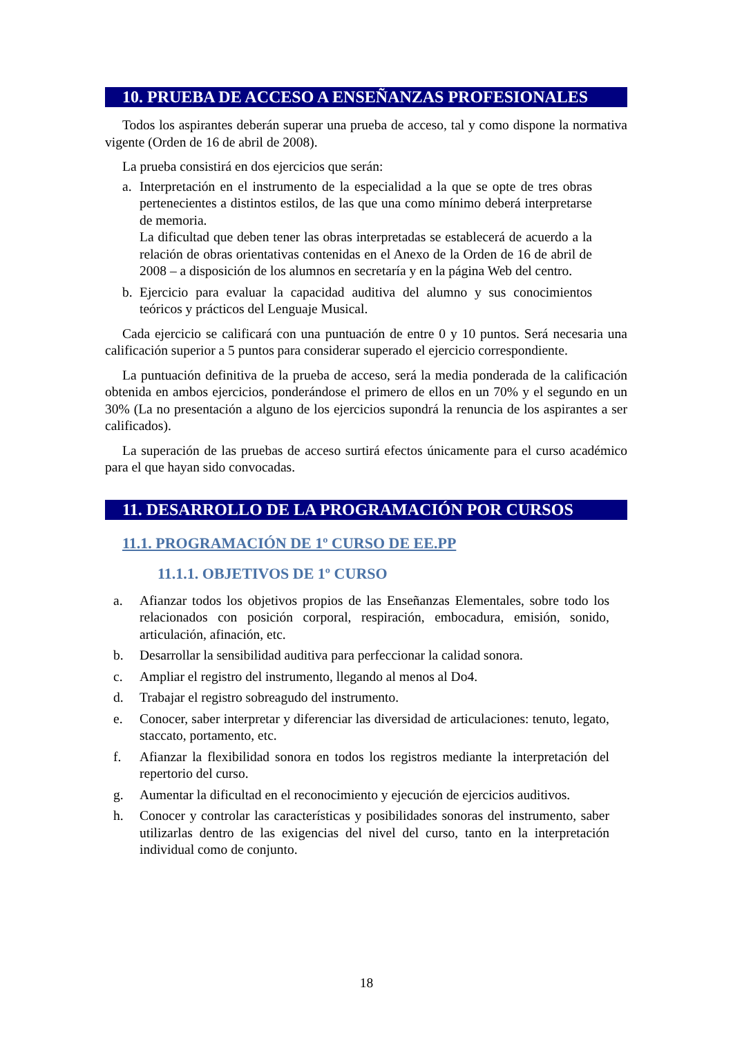10. PRUEBA DE ACCESO A ENSEÑANZAS PROFESIONALES
Todos los aspirantes deberán superar una prueba de acceso, tal y como dispone la normativa vigente (Orden de 16 de abril de 2008).
La prueba consistirá en dos ejercicios que serán:
a. Interpretación en el instrumento de la especialidad a la que se opte de tres obras pertenecientes a distintos estilos, de las que una como mínimo deberá interpretarse de memoria.
La dificultad que deben tener las obras interpretadas se establecerá de acuerdo a la relación de obras orientativas contenidas en el Anexo de la Orden de 16 de abril de 2008 – a disposición de los alumnos en secretaría y en la página Web del centro.
b. Ejercicio para evaluar la capacidad auditiva del alumno y sus conocimientos teóricos y prácticos del Lenguaje Musical.
Cada ejercicio se calificará con una puntuación de entre 0 y 10 puntos. Será necesaria una calificación superior a 5 puntos para considerar superado el ejercicio correspondiente.
La puntuación definitiva de la prueba de acceso, será la media ponderada de la calificación obtenida en ambos ejercicios, ponderándose el primero de ellos en un 70% y el segundo en un 30% (La no presentación a alguno de los ejercicios supondrá la renuncia de los aspirantes a ser calificados).
La superación de las pruebas de acceso surtirá efectos únicamente para el curso académico para el que hayan sido convocadas.
11. DESARROLLO DE LA PROGRAMACIÓN POR CURSOS
11.1. PROGRAMACIÓN DE 1º CURSO DE EE.PP
11.1.1. OBJETIVOS DE 1º CURSO
a. Afianzar todos los objetivos propios de las Enseñanzas Elementales, sobre todo los relacionados con posición corporal, respiración, embocadura, emisión, sonido, articulación, afinación, etc.
b. Desarrollar la sensibilidad auditiva para perfeccionar la calidad sonora.
c. Ampliar el registro del instrumento, llegando al menos al Do4.
d. Trabajar el registro sobreagudo del instrumento.
e. Conocer, saber interpretar y diferenciar las diversidad de articulaciones: tenuto, legato, staccato, portamento, etc.
f. Afianzar la flexibilidad sonora en todos los registros mediante la interpretación del repertorio del curso.
g. Aumentar la dificultad en el reconocimiento y ejecución de ejercicios auditivos.
h. Conocer y controlar las características y posibilidades sonoras del instrumento, saber utilizarlas dentro de las exigencias del nivel del curso, tanto en la interpretación individual como de conjunto.
18